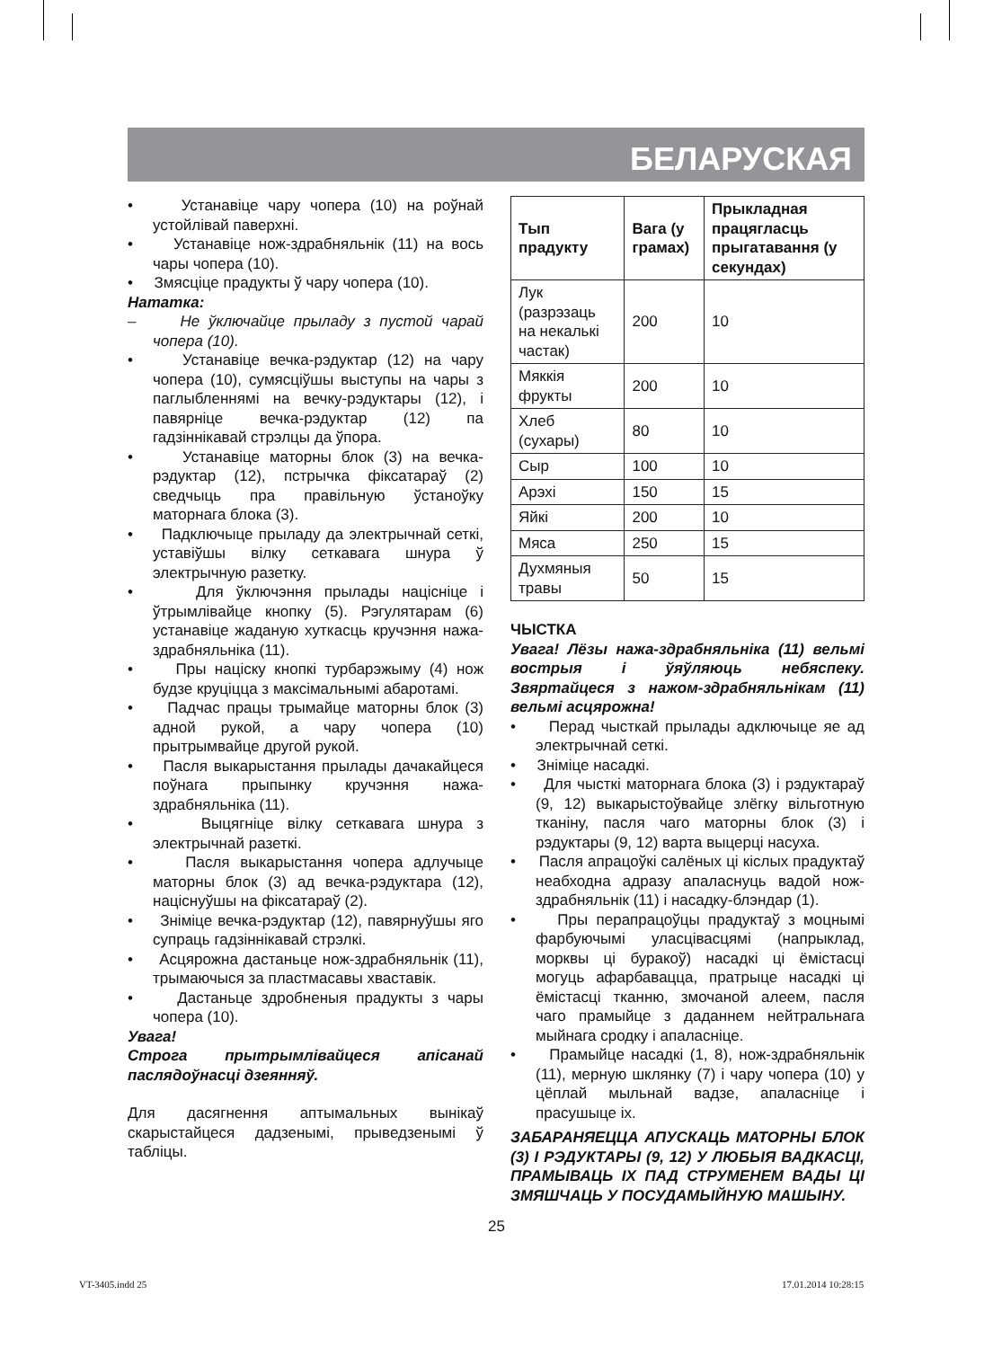БЕЛАРУСКАЯ
• Устанавіце чару чопера (10) на роўнай устойлівай паверхні.
• Устанавіце нож-здрабняльнік (11) на вось чары чопера (10).
• Змясціце прадукты ў чару чопера (10).
Нататка:
– Не ўключайце прыладу з пустой чарай чопера (10).
• Устанавіце вечка-рэдуктар (12) на чару чопера (10), сумясціўшы выступы на чары з паглыбленнямі на вечку-рэдуктары (12), і павярніце вечка-рэдуктар (12) па гадзіннікавай стрэлцы да ўпора.
• Устанавіце маторны блок (3) на вечка-рэдуктар (12), пстрычка фіксатараў (2) сведчыць пра правільную ўстаноўку маторнага блока (3).
• Падключыце прыладу да электрычнай сеткі, уставіўшы вілку сеткавага шнура ў электрычную разетку.
• Для ўключэння прылады націсніце і ўтрымлівайце кнопку (5). Рэгулятарам (6) устанавіце жаданую хуткасць кручэння нажа-здрабняльніка (11).
• Пры націску кнопкі турбарэжыму (4) нож будзе круціцца з максімальнымі абаротамі.
• Падчас працы трымайце маторны блок (3) адной рукой, а чару чопера (10) прытрымвайце другой рукой.
• Пасля выкарыстання прылады дачакайцеся поўнага прыпынку кручэння нажа-здрабняльніка (11).
• Выцягніце вілку сеткавага шнура з электрычнай разеткі.
• Пасля выкарыстання чопера адлучыце маторны блок (3) ад вечка-рэдуктара (12), націснуўшы на фіксатараў (2).
• Зніміце вечка-рэдуктар (12), павярнуўшы яго супраць гадзіннікавай стрэлкі.
• Асцярожна дастаньце нож-здрабняльнік (11), трымаючыся за пластмасавы хваставік.
• Дастаньце здробненыя прадукты з чары чопера (10).
Увага!
Строга прытрымлівайцеся апісанай паслядоўнасці дзеянняў.
Для дасягнення аптымальных вынікаў скарыстайцеся дадзенымі, прыведзенымі ў табліцы.
| Тып прадукту | Вага (у грамах) | Прыкладная працягласць прыгатавання (у секундах) |
| --- | --- | --- |
| Лук (разрэзаць на некалькі частак) | 200 | 10 |
| Мяккія фрукты | 200 | 10 |
| Хлеб (сухары) | 80 | 10 |
| Сыр | 100 | 10 |
| Арэхі | 150 | 15 |
| Яйкі | 200 | 10 |
| Мяса | 250 | 15 |
| Духмяныя травы | 50 | 15 |
ЧЫСТКА
Увага! Лёзы нажа-здрабняльніка (11) вельмі вострыя і ўяўляюць небяспеку. Звяртайцеся з нажом-здрабняльнікам (11) вельмі асцярожна!
• Перад чысткай прылады адключыце яе ад электрычнай сеткі.
• Зніміце насадкі.
• Для чысткі маторнага блока (3) і рэдуктараў (9, 12) выкарыстоўвайце злёгку вільготную тканіну, пасля чаго маторны блок (3) і рэдуктары (9, 12) варта выцерці насуха.
• Пасля апрацоўкі салёных ці кіслых прадуктаў неабходна адразу апаласнуць вадой нож-здрабняльнік (11) і насадку-блэндар (1).
• Пры перапрацоўцы прадуктаў з моцнымі фарбуючымі уласцівасцямі (напрыклад, морквы ці буракоў) насадкі ці ёмістасці могуць афарбавацца, пратрыце насадкі ці ёмістасці тканню, змочаной алеем, пасля чаго прамыйце з даданнем нейтральнага мыйнага сродку і апаласніце.
• Прамыйце насадкі (1, 8), нож-здрабняльнік (11), мерную шклянку (7) і чару чопера (10) у цёплай мыльнай вадзе, апаласніце і прасушыце іх.
ЗАБАРАНЯЕЦЦА АПУСКАЦЬ МАТОРНЫ БЛОК (3) І РЭДУКТАРЫ (9, 12) У ЛЮБЫЯ ВАДКАСЦІ, ПРАМЫВАЦЬ ІХ ПАД СТРУМЕНЕМ ВАДЫ ЦІ ЗМЯШЧАЦЬ У ПОСУДАМЫЙНУЮ МАШЫНУ.
25
VT-3405.indd 25 17.01.2014 10:28:15